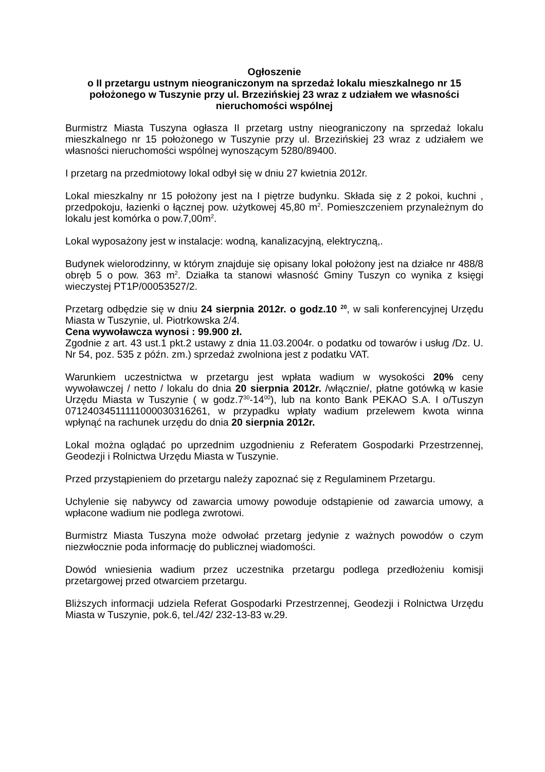Ogłoszenie
o II przetargu ustnym nieograniczonym na sprzedaż lokalu mieszkalnego nr 15 położonego w Tuszynie przy ul. Brzezińskiej 23 wraz z udziałem we własności nieruchomości wspólnej
Burmistrz Miasta Tuszyna ogłasza II przetarg ustny nieograniczony na sprzedaż lokalu mieszkalnego nr 15 położonego w Tuszynie przy ul. Brzezińskiej 23 wraz z udziałem we własności nieruchomości wspólnej wynoszącym 5280/89400.
I przetarg na przedmiotowy lokal odbył się w dniu 27 kwietnia 2012r.
Lokal mieszkalny nr 15 położony jest na I piętrze budynku. Składa się z 2 pokoi, kuchni , przedpokoju, łazienki o łącznej pow. użytkowej 45,80 m<sup>2</sup>. Pomieszczeniem przynależnym do lokalu jest komórka o pow.7,00m<sup>2</sup>.
Lokal wyposażony jest w instalacje: wodną, kanalizacyjną, elektryczną,.
Budynek wielorodzinny, w którym znajduje się opisany lokal położony jest na działce nr 488/8 obręb 5 o pow. 363 m<sup>2</sup>. Działka ta stanowi własność Gminy Tuszyn co wynika z księgi wieczystej PT1P/00053527/2.
Przetarg odbędzie się w dniu 24 sierpnia 2012r. o godz.10 <sup>20</sup>, w sali konferencyjnej Urzędu Miasta w Tuszynie, ul. Piotrkowska 2/4.
Cena wywoławcza wynosi : 99.900 zł.
Zgodnie z art. 43 ust.1 pkt.2 ustawy z dnia 11.03.2004r. o podatku od towarów i usług /Dz. U. Nr 54, poz. 535 z późn. zm.) sprzedaż zwolniona jest z podatku VAT.
Warunkiem uczestnictwa w przetargu jest wpłata wadium w wysokości 20% ceny wywoławczej / netto / lokalu do dnia 20 sierpnia 2012r. /włącznie/, płatne gotówką w kasie Urzędu Miasta w Tuszynie ( w godz.7<sup>30</sup>-14<sup>00</sup>), lub na konto Bank PEKAO S.A. I o/Tuszyn 07124034511111000030316261, w przypadku wpłaty wadium przelewem kwota winna wpłynąć na rachunek urzędu do dnia 20 sierpnia 2012r.
Lokal można oglądać po uprzednim uzgodnieniu z Referatem Gospodarki Przestrzennej, Geodezji i Rolnictwa Urzędu Miasta w Tuszynie.
Przed przystąpieniem do przetargu należy zapoznać się z Regulaminem Przetargu.
Uchylenie się nabywcy od zawarcia umowy powoduje odstąpienie od zawarcia umowy, a wpłacone wadium nie podlega zwrotowi.
Burmistrz Miasta Tuszyna może odwołać przetarg jedynie z ważnych powodów o czym niezwłocznie poda informację do publicznej wiadomości.
Dowód wniesienia wadium przez uczestnika przetargu podlega przedłożeniu komisji przetargowej przed otwarciem przetargu.
Bliższych informacji udziela Referat Gospodarki Przestrzennej, Geodezji i Rolnictwa Urzędu Miasta w Tuszynie, pok.6, tel./42/ 232-13-83 w.29.